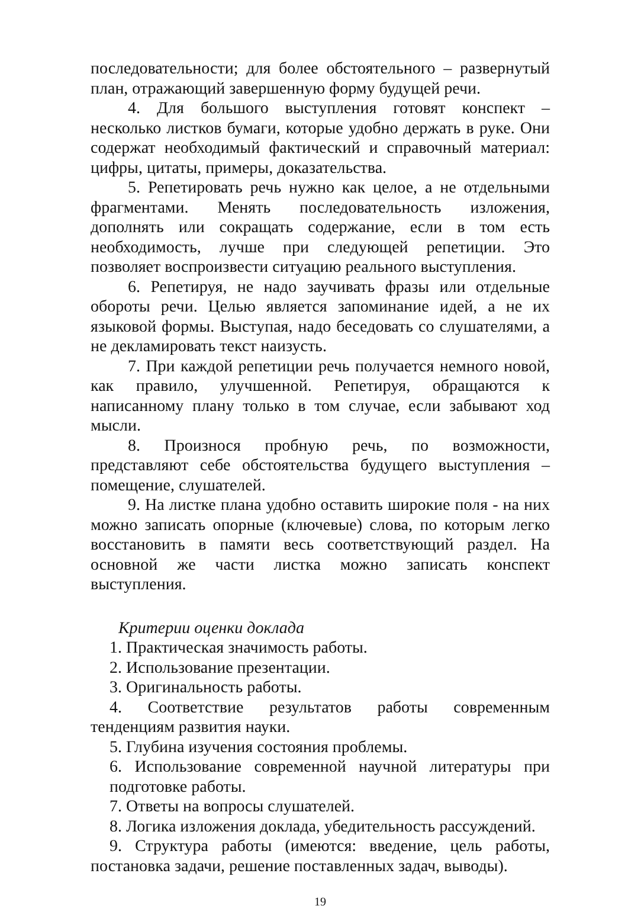последовательности; для более обстоятельного – развернутый план, отражающий завершенную форму будущей речи.
4. Для большого выступления готовят конспект – несколько листков бумаги, которые удобно держать в руке. Они содержат необходимый фактический и справочный материал: цифры, цитаты, примеры, доказательства.
5. Репетировать речь нужно как целое, а не отдельными фрагментами. Менять последовательность изложения, дополнять или сокращать содержание, если в том есть необходимость, лучше при следующей репетиции. Это позволяет воспроизвести ситуацию реального выступления.
6. Репетируя, не надо заучивать фразы или отдельные обороты речи. Целью является запоминание идей, а не их языковой формы. Выступая, надо беседовать со слушателями, а не декламировать текст наизусть.
7. При каждой репетиции речь получается немного новой, как правило, улучшенной. Репетируя, обращаются к написанному плану только в том случае, если забывают ход мысли.
8. Произнося пробную речь, по возможности, представляют себе обстоятельства будущего выступления – помещение, слушателей.
9. На листке плана удобно оставить широкие поля - на них можно записать опорные (ключевые) слова, по которым легко восстановить в памяти весь соответствующий раздел. На основной же части листка можно записать конспект выступления.
Критерии оценки доклада
1. Практическая значимость работы.
2. Использование презентации.
3. Оригинальность работы.
4. Соответствие результатов работы современным тенденциям развития науки.
5. Глубина изучения состояния проблемы.
6. Использование современной научной литературы при подготовке работы.
7. Ответы на вопросы слушателей.
8. Логика изложения доклада, убедительность рассуждений.
9. Структура работы (имеются: введение, цель работы, постановка задачи, решение поставленных задач, выводы).
19